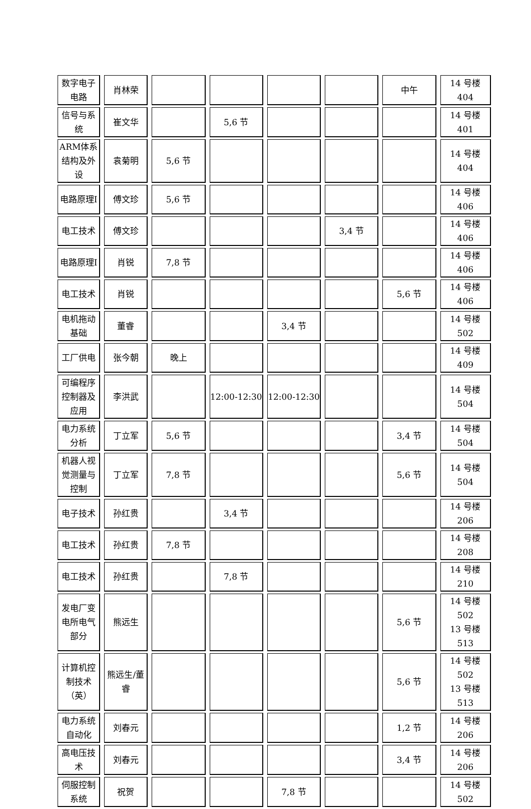| 数字电子电路 | 肖林荣 | | | | | 中午 | 14 号楼 404 |
| 信号与系统 | 崔文华 | | 5,6 节 | | | | 14 号楼 401 |
| ARM体系结构及外设 | 袁菊明 | 5,6 节 | | | | | 14 号楼 404 |
| 电路原理Ⅰ | 傅文珍 | 5,6 节 | | | | | 14 号楼 406 |
| 电工技术 | 傅文珍 | | | | 3,4 节 | | 14 号楼 406 |
| 电路原理Ⅰ | 肖锐 | 7,8 节 | | | | | 14 号楼 406 |
| 电工技术 | 肖锐 | | | | | 5,6 节 | 14 号楼 406 |
| 电机拖动基础 | 董睿 | | | 3,4 节 | | | 14 号楼 502 |
| 工厂供电 | 张今朝 | 晚上 | | | | | 14 号楼 409 |
| 可编程序控制器及应用 | 李洪武 | | 12:00-12:30 | 12:00-12:30 | | | 14 号楼 504 |
| 电力系统分析 | 丁立军 | 5,6 节 | | | | 3,4 节 | 14 号楼 504 |
| 机器人视觉测量与控制 | 丁立军 | 7,8 节 | | | | 5,6 节 | 14 号楼 504 |
| 电子技术 | 孙红贵 | | 3,4 节 | | | | 14 号楼 206 |
| 电工技术 | 孙红贵 | 7,8 节 | | | | | 14 号楼 208 |
| 电工技术 | 孙红贵 | | 7,8 节 | | | | 14 号楼 210 |
| 发电厂变电所电气部分 | 熊远生 | | | | | 5,6 节 | 14 号楼 502 13 号楼 513 |
| 计算机控制技术（英） | 熊远生/董睿 | | | | | 5,6 节 | 14 号楼 502 13 号楼 513 |
| 电力系统自动化 | 刘春元 | | | | | 1,2 节 | 14 号楼 206 |
| 高电压技术 | 刘春元 | | | | | 3,4 节 | 14 号楼 206 |
| 伺服控制系统 | 祝贺 | | | 7,8 节 | | | 14 号楼 502 |